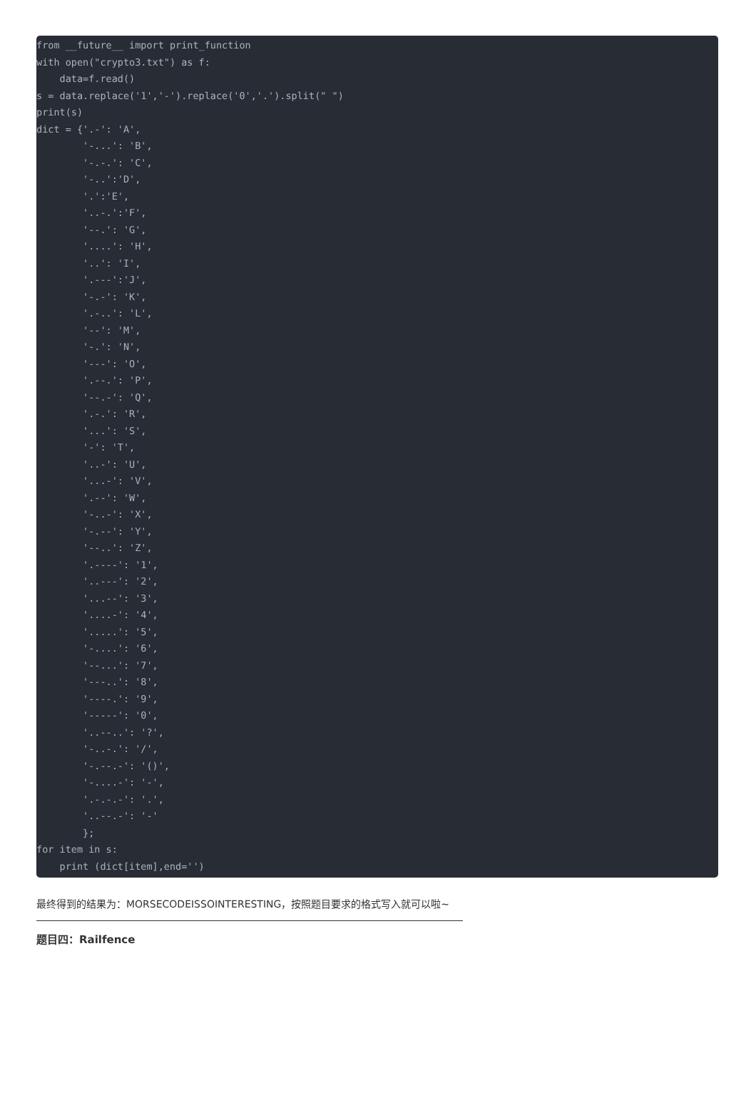from __future__ import print_function
with open("crypto3.txt") as f:
    data=f.read()
s = data.replace('1','-').replace('0','.').split(" ")
print(s)
dict = {'.-': 'A',
        '-...': 'B',
        '-.-.': 'C',
        '-..':'D',
        '.':'E',
        '..-.':'F',
        '--.': 'G',
        '....': 'H',
        '..': 'I',
        '.---':'J',
        '-.-': 'K',
        '.-..': 'L',
        '--': 'M',
        '-.': 'N',
        '---': 'O',
        '.--.': 'P',
        '--.-': 'Q',
        '.-.': 'R',
        '...': 'S',
        '-': 'T',
        '..-': 'U',
        '...-': 'V',
        '.--': 'W',
        '-..-': 'X',
        '-.--': 'Y',
        '--..': 'Z',
        '.----': '1',
        '..---': '2',
        '...--': '3',
        '....-': '4',
        '.....': '5',
        '-....': '6',
        '--...': '7',
        '---..': '8',
        '----.': '9',
        '-----': '0',
        '..--..': '?',
        '-..-.': '/',
        '-.--.-': '()',
        '-....-': '-',
        '.-.-.-': '.',
        '..--.-': '-'
        };
for item in s:
    print (dict[item],end='')
最终得到的结果为：MORSECODEISSOINTERESTING，按照题目要求的格式写入就可以啦~
题目四：Railfence